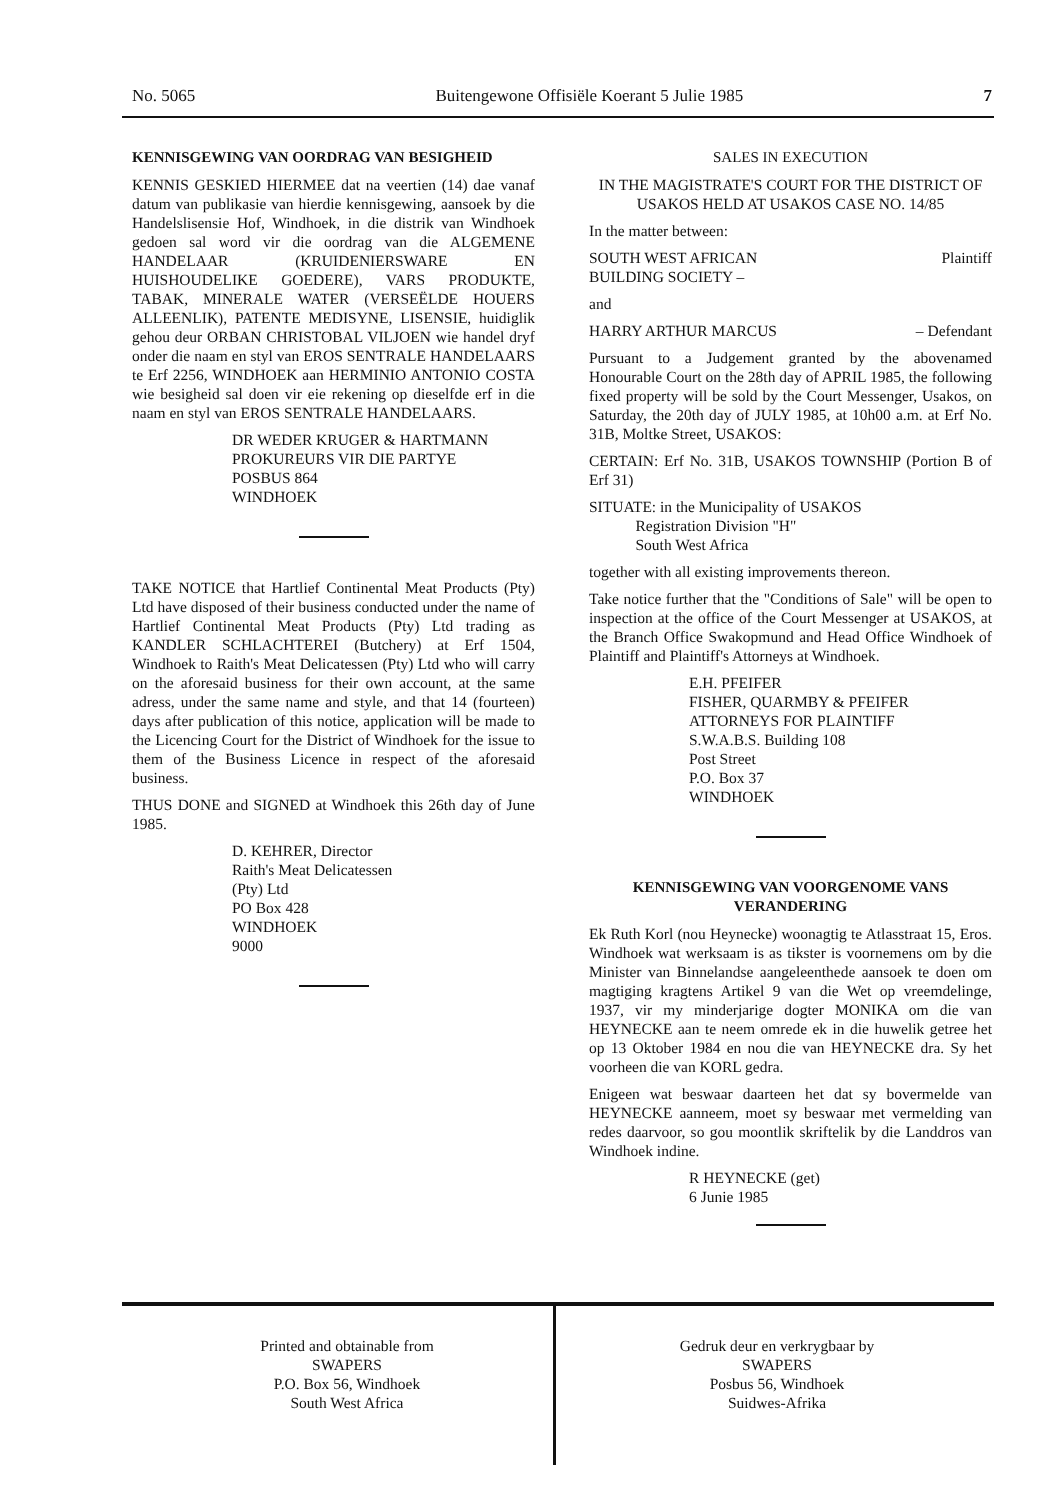No. 5065 Buitengewone Offisiële Koerant 5 Julie 1985 7
KENNISGEWING VAN OORDRAG VAN BESIGHEID
KENNIS GESKIED HIERMEE dat na veertien (14) dae vanaf datum van publikasie van hierdie kennisgewing, aansoek by die Handelslisensie Hof, Windhoek, in die distrik van Windhoek gedoen sal word vir die oordrag van die ALGEMENE HANDELAAR (KRUIDENIERSWARE EN HUISHOUDELIKE GOEDERE), VARS PRODUKTE, TABAK, MINERALE WATER (VERSEËLDE HOUERS ALLEENLIK), PATENTE MEDISYNE, LISENSIE, huidiglik gehou deur ORBAN CHRISTOBAL VILJOEN wie handel dryf onder die naam en styl van EROS SENTRALE HANDELAARS te Erf 2256, WINDHOEK aan HERMINIO ANTONIO COSTA wie besigheid sal doen vir eie rekening op dieselfde erf in die naam en styl van EROS SENTRALE HANDELAARS.
DR WEDER KRUGER & HARTMANN
PROKUREURS VIR DIE PARTYE
POSBUS 864
WINDHOEK
TAKE NOTICE that Hartlief Continental Meat Products (Pty) Ltd have disposed of their business conducted under the name of Hartlief Continental Meat Products (Pty) Ltd trading as KANDLER SCHLACHTEREI (Butchery) at Erf 1504, Windhoek to Raith's Meat Delicatessen (Pty) Ltd who will carry on the aforesaid business for their own account, at the same adress, under the same name and style, and that 14 (fourteen) days after publication of this notice, application will be made to the Licencing Court for the District of Windhoek for the issue to them of the Business Licence in respect of the aforesaid business.
THUS DONE and SIGNED at Windhoek this 26th day of June 1985.
D. KEHRER, Director
Raith's Meat Delicatessen
(Pty) Ltd
PO Box 428
WINDHOEK
9000
SALES IN EXECUTION
IN THE MAGISTRATE'S COURT FOR THE DISTRICT OF USAKOS HELD AT USAKOS CASE NO. 14/85
In the matter between:
SOUTH WEST AFRICAN
BUILDING SOCIETY – Plaintiff
and
HARRY ARTHUR MARCUS – Defendant
Pursuant to a Judgement granted by the abovenamed Honourable Court on the 28th day of APRIL 1985, the following fixed property will be sold by the Court Messenger, Usakos, on Saturday, the 20th day of JULY 1985, at 10h00 a.m. at Erf No. 31B, Moltke Street, USAKOS:
CERTAIN: Erf No. 31B, USAKOS TOWNSHIP (Portion B of Erf 31)
SITUATE: in the Municipality of USAKOS
Registration Division "H"
South West Africa
together with all existing improvements thereon.
Take notice further that the "Conditions of Sale" will be open to inspection at the office of the Court Messenger at USAKOS, at the Branch Office Swakopmund and Head Office Windhoek of Plaintiff and Plaintiff's Attorneys at Windhoek.
E.H. PFEIFER
FISHER, QUARMBY & PFEIFER
ATTORNEYS FOR PLAINTIFF
S.W.A.B.S. Building 108
Post Street
P.O. Box 37
WINDHOEK
KENNISGEWING VAN VOORGENOME VANS VERANDERING
Ek Ruth Korl (nou Heynecke) woonagtig te Atlasstraat 15, Eros. Windhoek wat werksaam is as tikster is voornemens om by die Minister van Binnelandse aangeleenthede aansoek te doen om magtiging kragtens Artikel 9 van die Wet op vreemdelinge, 1937, vir my minderjarige dogter MONIKA om die van HEYNECKE aan te neem omrede ek in die huwelik getree het op 13 Oktober 1984 en nou die van HEYNECKE dra. Sy het voorheen die van KORL gedra.
Enigeen wat beswaar daarteen het dat sy bovermelde van HEYNECKE aanneem, moet sy beswaar met vermelding van redes daarvoor, so gou moontlik skriftelik by die Landdros van Windhoek indine.
R HEYNECKE (get)
6 Junie 1985
Printed and obtainable from
SWAPERS
P.O. Box 56, Windhoek
South West Africa
Gedruk deur en verkrygbaar by
SWAPERS
Posbus 56, Windhoek
Suidwes-Afrika